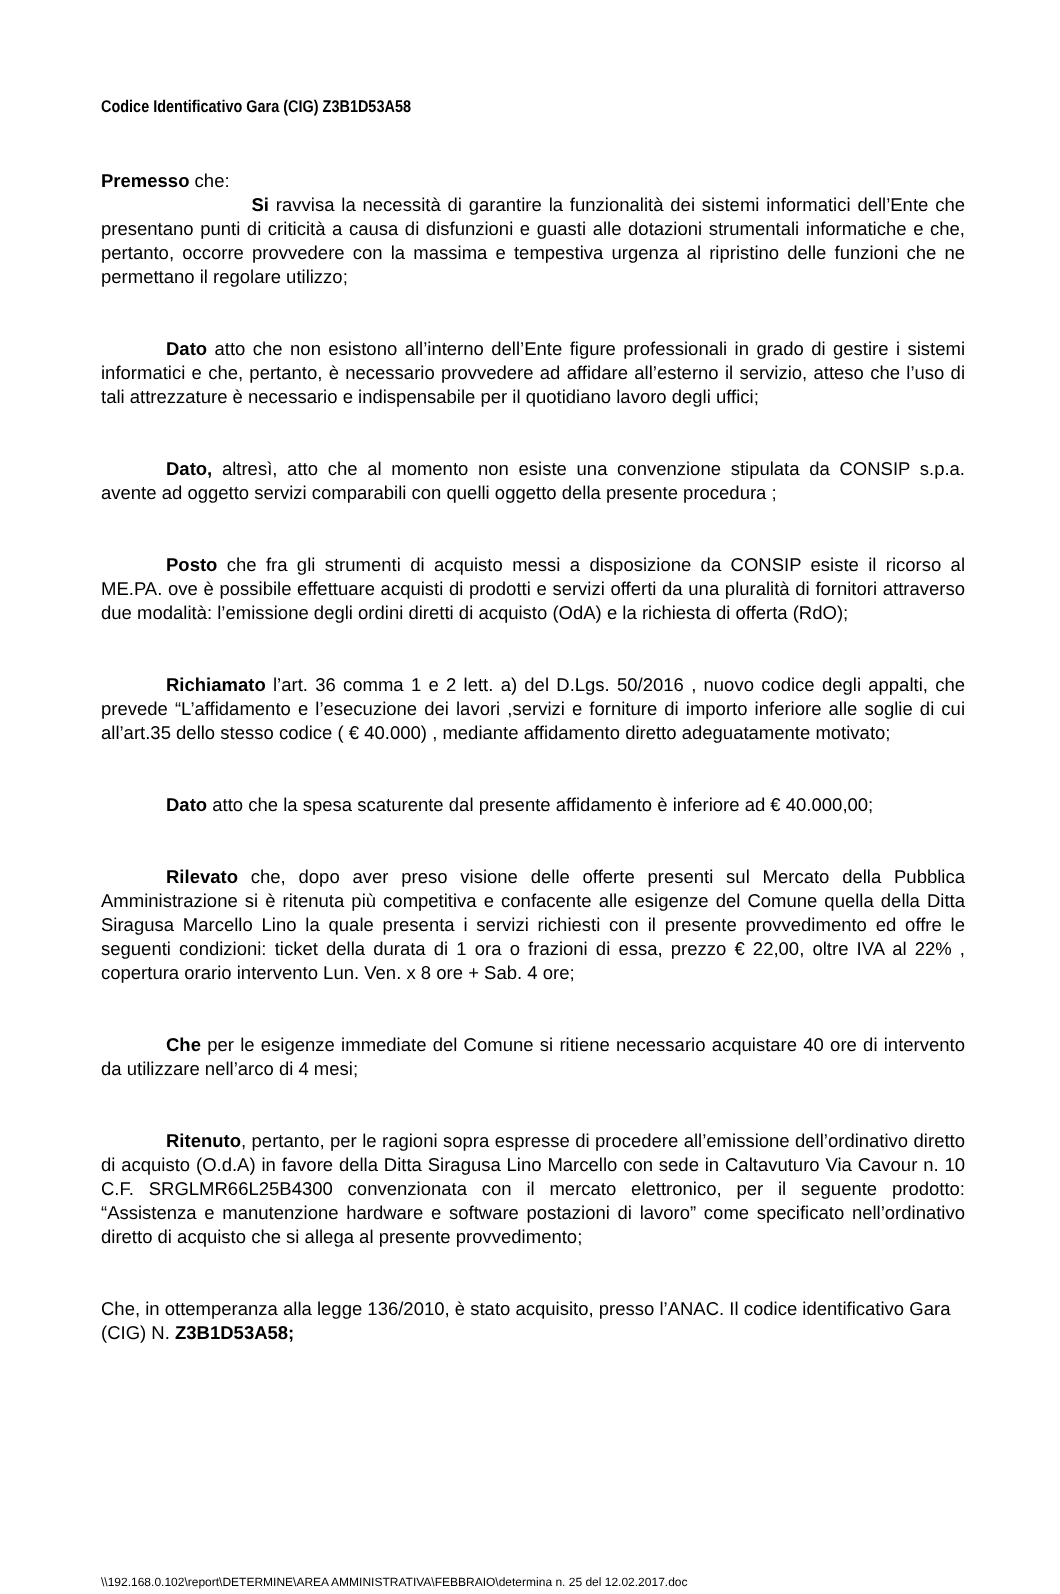Codice Identificativo Gara (CIG) Z3B1D53A58
Premesso che:
Si ravvisa la necessità di garantire la funzionalità dei sistemi informatici dell’Ente che presentano punti di criticità a causa di disfunzioni e guasti alle dotazioni strumentali informatiche e che, pertanto, occorre provvedere con la massima e tempestiva urgenza al ripristino delle funzioni che ne permettano il regolare utilizzo;
Dato atto che non esistono all’interno dell’Ente figure professionali in grado di gestire i sistemi informatici e che, pertanto, è necessario provvedere ad affidare all’esterno il servizio, atteso che l’uso di tali attrezzature è necessario e indispensabile per il quotidiano lavoro degli uffici;
Dato, altresì, atto che al momento non esiste una convenzione stipulata da CONSIP s.p.a. avente ad oggetto servizi comparabili con quelli oggetto della presente procedura ;
Posto che fra gli strumenti di acquisto messi a disposizione da CONSIP esiste il ricorso al ME.PA. ove è possibile effettuare acquisti di prodotti e servizi offerti da una pluralità di fornitori attraverso due modalità: l’emissione degli ordini diretti di acquisto (OdA) e la richiesta di offerta (RdO);
Richiamato l’art. 36 comma 1 e 2 lett. a) del D.Lgs. 50/2016 , nuovo codice degli appalti, che prevede “L’affidamento e l’esecuzione dei lavori ,servizi e forniture di importo inferiore alle soglie di cui all’art.35 dello stesso codice ( € 40.000) , mediante affidamento diretto adeguatamente motivato;
Dato atto che la spesa scaturente dal presente affidamento è inferiore ad € 40.000,00;
Rilevato che, dopo aver preso visione delle offerte presenti sul Mercato della Pubblica Amministrazione si è ritenuta più competitiva e confacente alle esigenze del Comune quella della Ditta Siragusa Marcello Lino la quale presenta i servizi richiesti con il presente provvedimento ed offre le seguenti condizioni: ticket della durata di 1 ora o frazioni di essa, prezzo € 22,00, oltre IVA al 22% , copertura orario intervento Lun. Ven. x 8 ore + Sab. 4 ore;
Che per le esigenze immediate del Comune si ritiene necessario acquistare 40 ore di intervento da utilizzare nell’arco di 4 mesi;
Ritenuto, pertanto, per le ragioni sopra espresse di procedere all’emissione dell’ordinativo diretto di acquisto (O.d.A) in favore della Ditta Siragusa Lino Marcello con sede in Caltavuturo Via Cavour n. 10 C.F. SRGLMR66L25B4300 convenzionata con il mercato elettronico, per il seguente prodotto: “Assistenza e manutenzione hardware e software postazioni di lavoro” come specificato nell’ordinativo diretto di acquisto che si allega al presente provvedimento;
Che, in ottemperanza alla legge 136/2010, è stato acquisito, presso l’ANAC. Il codice identificativo Gara (CIG) N. Z3B1D53A58;
\\192.168.0.102\report\DETERMINE\AREA AMMINISTRATIVA\FEBBRAIO\determina n. 25 del 12.02.2017.doc